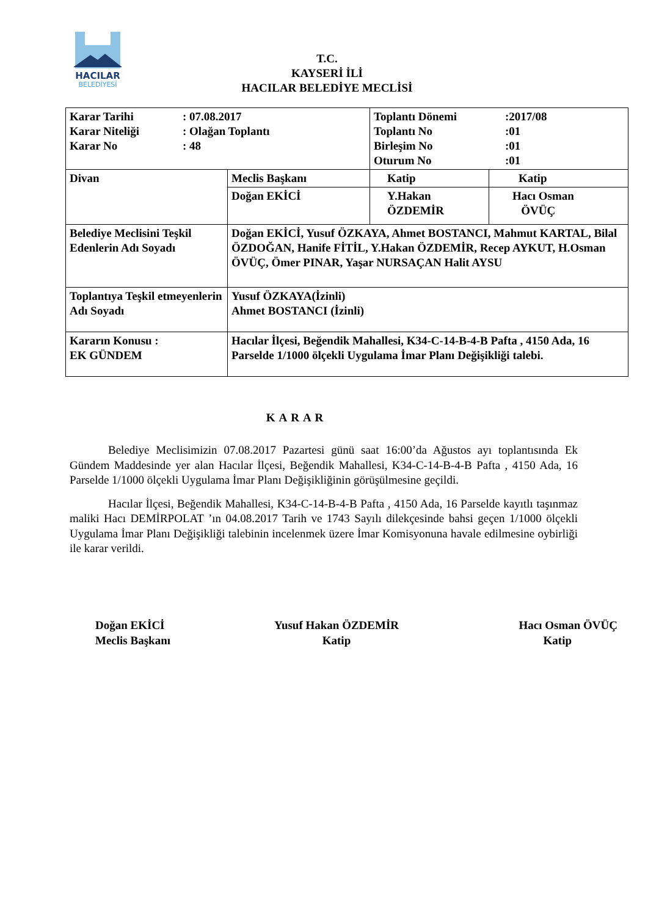HACILAR
BELEDİYESİ
T.C.
KAYSERİ İLİ
HACILAR BELEDİYE MECLİSİ
| / Karar Tarihi / : 07.08.2017 / / Karar Niteliği / : Olağan Toplantı / / Karar No / : 48 / | | / Toplantı Dönemi / :2017/08 / / Toplantı No / :01 / / Birleşim No / :01 / / Oturum No / :01 / | |
| Divan | Meclis Başkanı | Katip | Katip |
| | Doğan EKİCİ | Y.Hakan ÖZDEMİR | Hacı Osman ÖVÜÇ |
| Belediye Meclisini Teşkil Edenlerin Adı Soyadı | Doğan EKİCİ, Yusuf ÖZKAYA, Ahmet BOSTANCI, Mahmut KARTAL, Bilal ÖZDOĞAN, Hanife FİTİL, Y.Hakan ÖZDEMİR, Recep AYKUT, H.Osman ÖVÜÇ, Ömer PINAR, Yaşar NURSAÇAN Halit AYSU | | |
| Toplantıya Teşkil etmeyenlerin Adı Soyadı | Yusuf ÖZKAYA(İzinli) Ahmet BOSTANCI (İzinli) | | |
| Kararın Konusu : EK GÜNDEM | Hacılar İlçesi, Beğendik Mahallesi, K34-C-14-B-4-B Pafta , 4150 Ada, 16 Parselde 1/1000 ölçekli Uygulama İmar Planı Değişikliği talebi. | | |
KARAR
Belediye Meclisimizin 07.08.2017 Pazartesi günü saat 16:00’da Ağustos ayı toplantısında Ek Gündem Maddesinde yer alan Hacılar İlçesi, Beğendik Mahallesi, K34-C-14-B-4-B Pafta , 4150 Ada, 16 Parselde 1/1000 ölçekli Uygulama İmar Planı Değişikliğinin görüşülmesine geçildi.
Hacılar İlçesi, Beğendik Mahallesi, K34-C-14-B-4-B Pafta , 4150 Ada, 16 Parselde kayıtlı taşınmaz maliki Hacı DEMİRPOLAT ’ın 04.08.2017 Tarih ve 1743 Sayılı dilekçesinde bahsi geçen 1/1000 ölçekli Uygulama İmar Planı Değişikliği talebinin incelenmek üzere İmar Komisyonuna havale edilmesine oybirliği ile karar verildi.
Doğan EKİCİ
Meclis Başkanı
Yusuf Hakan ÖZDEMİR
Katip
Hacı Osman ÖVÜÇ
Katip